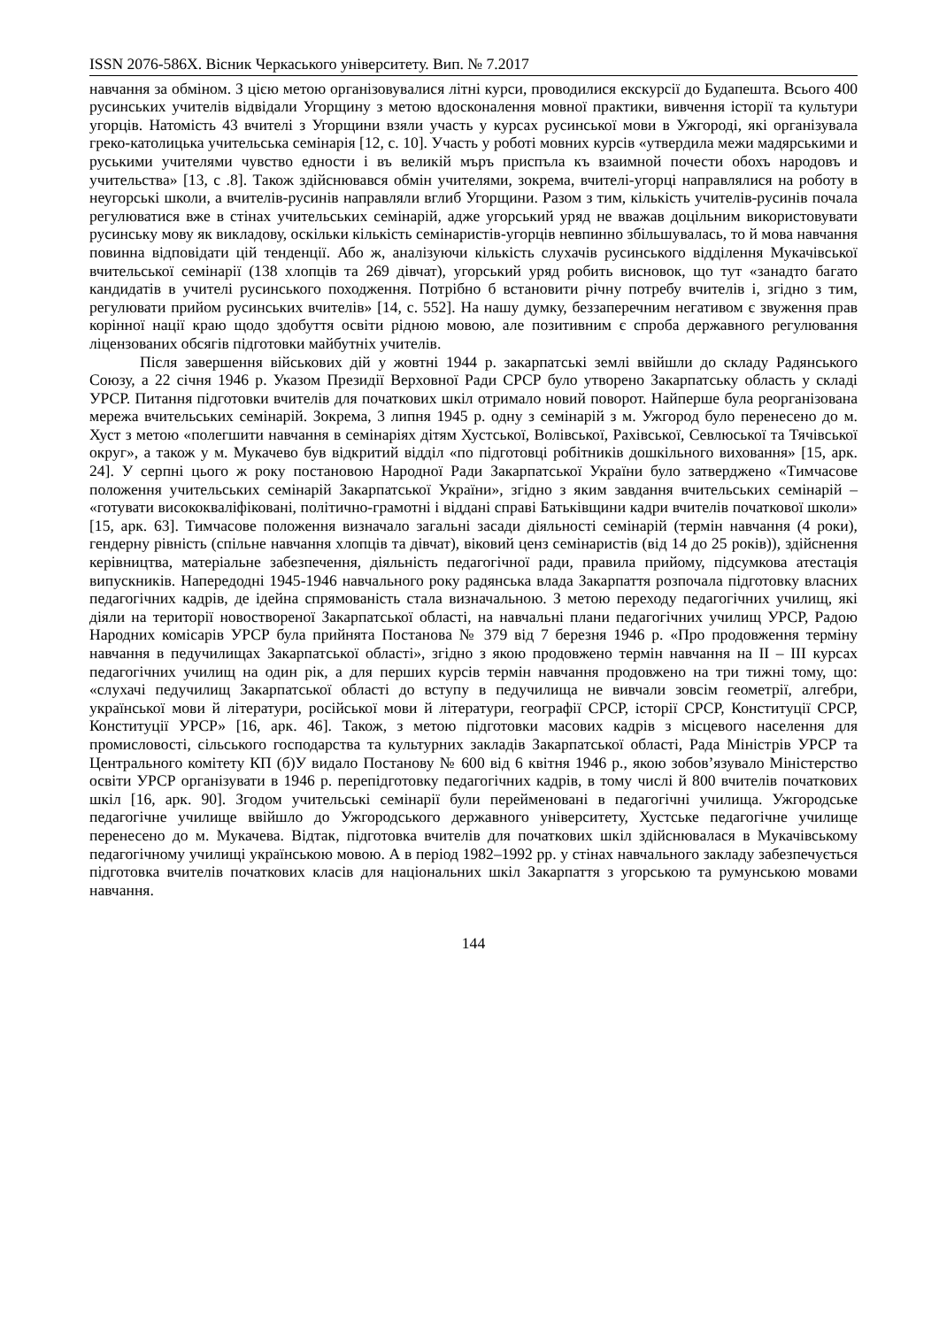ISSN 2076-586X. Вісник Черкаського університету. Вип. № 7.2017
навчання за обміном. З цією метою організовувалися літні курси, проводилися екскурсії до Будапешта. Всього 400 русинських учителів відвідали Угорщину з метою вдосконалення мовної практики, вивчення історії та культури угорців. Натомість 43 вчителі з Угорщини взяли участь у курсах русинської мови в Ужгороді, які організувала греко-католицька учительська семінарія [12, с. 10]. Участь у роботі мовних курсів «утвердила межи мадярськими и руськими учителями чувство едности і въ великій мъръ приспъла къ взаимной почести обохъ народовъ и учительства» [13, с .8]. Також здійснювався обмін учителями, зокрема, вчителі-угорці направлялися на роботу в неугорські школи, а вчителів-русинів направляли вглиб Угорщини. Разом з тим, кількість учителів-русинів почала регулюватися вже в стінах учительських семінарій, адже угорський уряд не вважав доцільним використовувати русинську мову як викладову, оскільки кількість семінаристів-угорців невпинно збільшувалась, то й мова навчання повинна відповідати цій тенденції. Або ж, аналізуючи кількість слухачів русинського відділення Мукачівської вчительської семінарії (138 хлопців та 269 дівчат), угорський уряд робить висновок, що тут «занадто багато кандидатів в учителі русинського походження. Потрібно б встановити річну потребу вчителів і, згідно з тим, регулювати прийом русинських вчителів» [14, с. 552]. На нашу думку, беззаперечним негативом є звуження прав корінної нації краю щодо здобуття освіти рідною мовою, але позитивним є спроба державного регулювання ліцензованих обсягів підготовки майбутніх учителів.
Після завершення військових дій у жовтні 1944 р. закарпатські землі ввійшли до складу Радянського Союзу, а 22 січня 1946 р. Указом Президії Верховної Ради СРСР було утворено Закарпатську область у складі УРСР. Питання підготовки вчителів для початкових шкіл отримало новий поворот. Найперше була реорганізована мережа вчительських семінарій. Зокрема, 3 липня 1945 р. одну з семінарій з м. Ужгород було перенесено до м. Хуст з метою «полегшити навчання в семінаріях дітям Хустської, Волівської, Рахівської, Севлюської та Тячівської округ», а також у м. Мукачево був відкритий відділ «по підготовці робітників дошкільного виховання» [15, арк. 24]. У серпні цього ж року постановою Народної Ради Закарпатської України було затверджено «Тимчасове положення учительських семінарій Закарпатської України», згідно з яким завдання вчительських семінарій – «готувати висококваліфіковані, політично-грамотні і віддані справі Батьківщини кадри вчителів початкової школи» [15, арк. 63]. Тимчасове положення визначало загальні засади діяльності семінарій (термін навчання (4 роки), гендерну рівність (спільне навчання хлопців та дівчат), віковий ценз семінаристів (від 14 до 25 років)), здійснення керівництва, матеріальне забезпечення, діяльність педагогічної ради, правила прийому, підсумкова атестація випускників. Напередодні 1945-1946 навчального року радянська влада Закарпаття розпочала підготовку власних педагогічних кадрів, де ідейна спрямованість стала визначальною. З метою переходу педагогічних училищ, які діяли на території новоствореної Закарпатської області, на навчальні плани педагогічних училищ УРСР, Радою Народних комісарів УРСР була прийнята Постанова № 379 від 7 березня 1946 р. «Про продовження терміну навчання в педучилищах Закарпатської області», згідно з якою продовжено термін навчання на II – III курсах педагогічних училищ на один рік, а для перших курсів термін навчання продовжено на три тижні тому, що: «слухачі педучилищ Закарпатської області до вступу в педучилища не вивчали зовсім геометрії, алгебри, української мови й літератури, російської мови й літератури, географії СРСР, історії СРСР, Конституції СРСР, Конституції УРСР» [16, арк. 46]. Також, з метою підготовки масових кадрів з місцевого населення для промисловості, сільського господарства та культурних закладів Закарпатської області, Рада Міністрів УРСР та Центрального комітету КП (б)У видало Постанову № 600 від 6 квітня 1946 р., якою зобов’язувало Міністерство освіти УРСР організувати в 1946 р. перепідготовку педагогічних кадрів, в тому числі й 800 вчителів початкових шкіл [16, арк. 90]. Згодом учительські семінарії були перейменовані в педагогічні училища. Ужгородське педагогічне училище ввійшло до Ужгородського державного університету, Хустське педагогічне училище перенесено до м. Мукачева. Відтак, підготовка вчителів для початкових шкіл здійснювалася в Мукачівському педагогічному училищі українською мовою. А в період 1982–1992 рр. у стінах навчального закладу забезпечується підготовка вчителів початкових класів для національних шкіл Закарпаття з угорською та румунською мовами навчання.
144